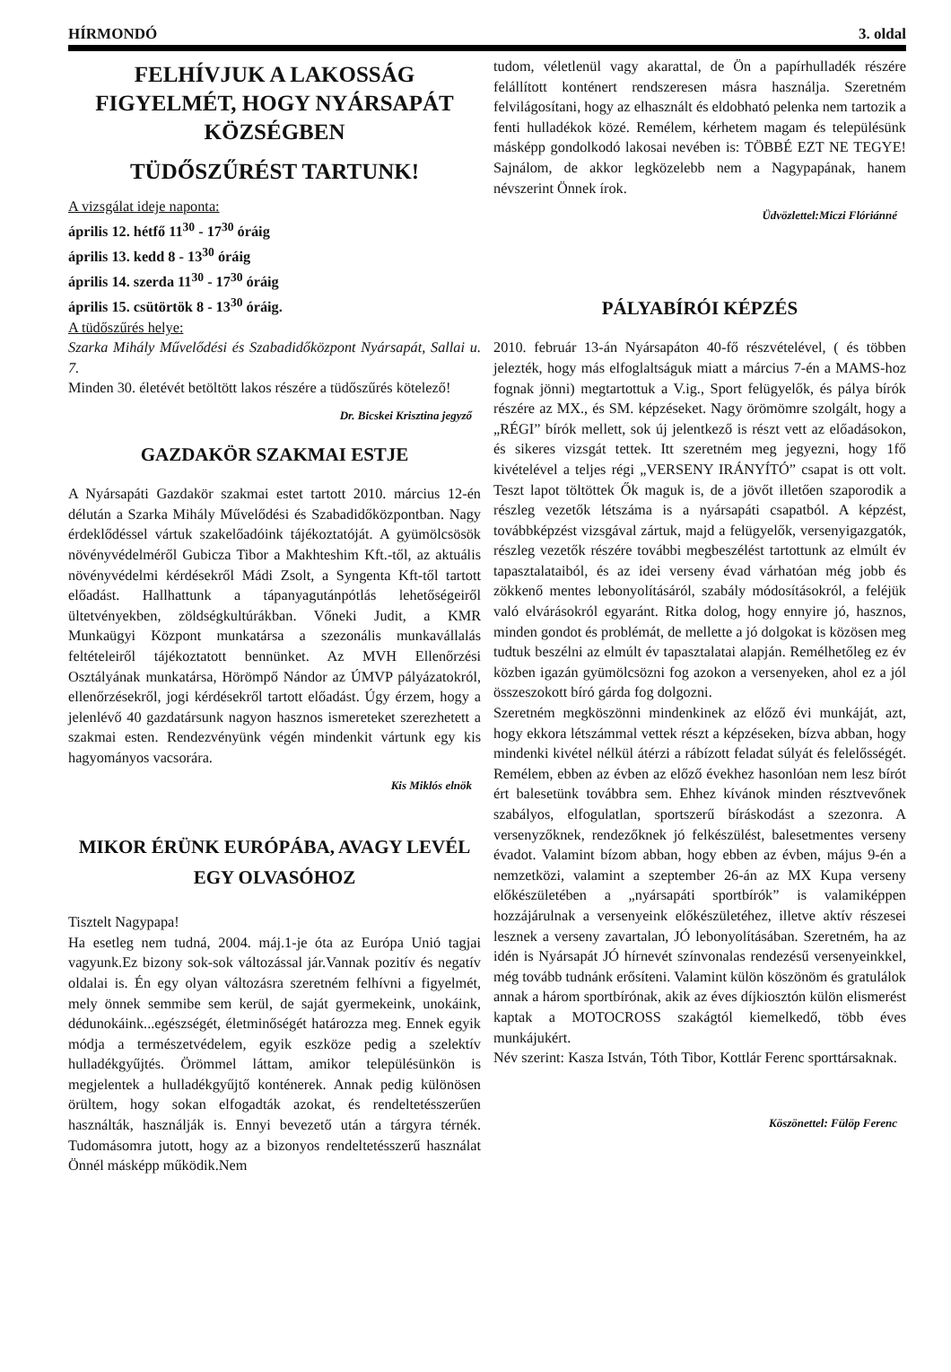HÍRMONDÓ 3. oldal
FELHÍVJUK A LAKOSSÁG FIGYELMÉT, HOGY NYÁRSAPÁT KÖZSÉGBEN
TÜDŐSZŰRÉST TARTUNK!
A vizsgálat ideje naponta:
április 12. hétfő 11<sup>30</sup> - 17<sup>30</sup> óráig
április 13. kedd 8 - 13<sup>30</sup> óráig
április 14. szerda 11<sup>30</sup> - 17<sup>30</sup> óráig
április 15. csütörtök 8 - 13<sup>30</sup> óráig.
A tüdőszűrés helye:
Szarka Mihály Művelődési és Szabadidőközpont Nyársapát, Sallai u. 7.
Minden 30. életévét betöltött lakos részére a tüdőszűrés kötelező!
Dr. Bicskei Krisztina jegyző
GAZDAKÖR SZAKMAI ESTJE
A Nyársapáti Gazdakör szakmai estet tartott 2010. március 12-én délután a Szarka Mihály Művelődési és Szabadidőközpontban. Nagy érdeklődéssel vártuk szakelőadóink tájékoztatóját. A gyümölcsösök növényvédelméről Gubicza Tibor a Makhteshim Kft.-től, az aktuális növényvédelmi kérdésekről Mádi Zsolt, a Syngenta Kft-től tartott előadást. Hallhattunk a tápanyagutánpótlás lehetőségeiről ültetvényekben, zöldségkultúrákban. Vőneki Judit, a KMR Munkaügyi Központ munkatársa a szezonális munkavállalás feltételeiről tájékoztatott bennünket. Az MVH Ellenőrzési Osztályának munkatársa, Hörömpő Nándor az ÚMVP pályázatokról, ellenőrzésekről, jogi kérdésekről tartott előadást. Úgy érzem, hogy a jelenlévő 40 gazdatársunk nagyon hasznos ismereteket szerezhetett a szakmai esten. Rendezvényünk végén mindenkit vártunk egy kis hagyományos vacsorára.
Kis Miklós elnök
MIKOR ÉRÜNK EURÓPÁBA, AVAGY LEVÉL EGY OLVASÓHOZ
Tisztelt Nagypapa!
Ha esetleg nem tudná, 2004. máj.1-je óta az Európa Unió tagjai vagyunk.Ez bizony sok-sok változással jár.Vannak pozitív és negatív oldalai is. Én egy olyan változásra szeretném felhívni a figyelmét, mely önnek semmibe sem kerül, de saját gyermekeink, unokáink, dédunokáink...egészségét, életminőségét határozza meg. Ennek egyik módja a természetvédelem, egyik eszköze pedig a szelektív hulladékgyűjtés. Örömmel láttam, amikor településünkön is megjelentek a hulladékgyűjtő konténerek. Annak pedig különösen örültem, hogy sokan elfogadták azokat, és rendeltetésszerűen használták, használják is. Ennyi bevezető után a tárgyra térnék. Tudomásomra jutott, hogy az a bizonyos rendeltetésszerű használat Önnél másképp működik.Nem
tudom, véletlenül vagy akarattal, de Ön a papírhulladék részére felállított konténert rendszeresen másra használja. Szeretném felvilágosítani, hogy az elhasznált és eldobható pelenka nem tartozik a fenti hulladékok közé. Remélem, kérhetem magam és településünk másképp gondolkodó lakosai nevében is: TÖBBÉ EZT NE TEGYE! Sajnálom, de akkor legközelebb nem a Nagypapának, hanem névszerint Önnek írok.
Üdvözlettel:Miczi Flóriánné
PÁLYABÍRÓI KÉPZÉS
2010. február 13-án Nyársapáton 40-fő részvételével, ( és többen jelezték, hogy más elfoglaltságuk miatt a március 7-én a MAMS-hoz fognak jönni) megtartottuk a V.ig., Sport felügyelők, és pálya bírók részére az MX., és SM. képzéseket. Nagy örömömre szolgált, hogy a „RÉGI” bírók mellett, sok új jelentkező is részt vett az előadásokon, és sikeres vizsgát tettek. Itt szeretném meg jegyezni, hogy 1fő kivételével a teljes régi „VERSENY IRÁNYÍTÓ” csapat is ott volt. Teszt lapot töltöttek Ők maguk is, de a jövőt illetően szaporodik a részleg vezetők létszáma is a nyársapáti csapatból. A képzést, továbbképzést vizsgával zártuk, majd a felügyelők, versenyigazgatók, részleg vezetők részére további megbeszélést tartottunk az elmúlt év tapasztalataiból, és az idei verseny évad várhatóan még jobb és zökkenő mentes lebonyolításáról, szabály módosításokról, a feléjük való elvárásokról egyaránt. Ritka dolog, hogy ennyire jó, hasznos, minden gondot és problémát, de mellette a jó dolgokat is közösen meg tudtuk beszélni az elmúlt év tapasztalatai alapján. Remélhetőleg ez év közben igazán gyümölcsözni fog azokon a versenyeken, ahol ez a jól összeszokott bíró gárda fog dolgozni.
Szeretném megköszönni mindenkinek az előző évi munkáját, azt, hogy ekkora létszámmal vettek részt a képzéseken, bízva abban, hogy mindenki kivétel nélkül átérzi a rábízott feladat súlyát és felelősségét. Remélem, ebben az évben az előző évekhez hasonlóan nem lesz bírót ért balesetünk továbbra sem. Ehhez kívánok minden résztvevőnek szabályos, elfogulatlan, sportszerű bíráskodást a szezonra. A versenyzőknek, rendezőknek jó felkészülést, balesetmentes verseny évadot. Valamint bízom abban, hogy ebben az évben, május 9-én a nemzetközi, valamint a szeptember 26-án az MX Kupa verseny előkészületében a „nyársapáti sportbírók” is valamiképpen hozzájárulnak a versenyeink előkészületéhez, illetve aktív részesei lesznek a verseny zavartalan, JÓ lebonyolításában. Szeretném, ha az idén is Nyársapát JÓ hírnevét színvonalas rendezésű versenyeinkkel, még tovább tudnánk erősíteni. Valamint külön köszönöm és gratulálok annak a három sportbírónak, akik az éves díjkiosztón külön elismerést kaptak a MOTOCROSS szakágtól kiemelkedő, több éves munkájukért.
Név szerint: Kasza István, Tóth Tibor, Kottlár Ferenc sporttársaknak.
Köszönettel: Fülöp Ferenc